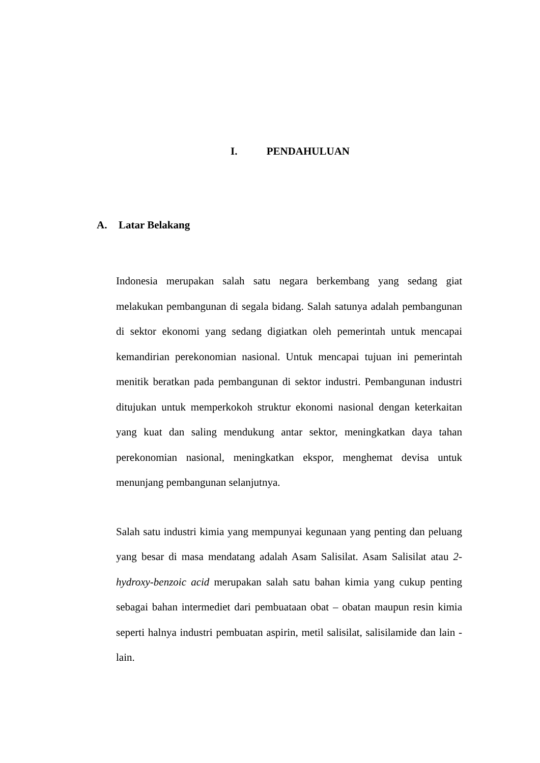I. PENDAHULUAN
A. Latar Belakang
Indonesia merupakan salah satu negara berkembang yang sedang giat melakukan pembangunan di segala bidang. Salah satunya adalah pembangunan di sektor ekonomi yang sedang digiatkan oleh pemerintah untuk mencapai kemandirian perekonomian nasional. Untuk mencapai tujuan ini pemerintah menitik beratkan pada pembangunan di sektor industri. Pembangunan industri ditujukan untuk memperkokoh struktur ekonomi nasional dengan keterkaitan yang kuat dan saling mendukung antar sektor, meningkatkan daya tahan perekonomian nasional, meningkatkan ekspor, menghemat devisa untuk menunjang pembangunan selanjutnya.
Salah satu industri kimia yang mempunyai kegunaan yang penting dan peluang yang besar di masa mendatang adalah Asam Salisilat. Asam Salisilat atau 2-hydroxy-benzoic acid merupakan salah satu bahan kimia yang cukup penting sebagai bahan intermediet dari pembuataan obat – obatan maupun resin kimia seperti halnya industri pembuatan aspirin, metil salisilat, salisilamide dan lain - lain.